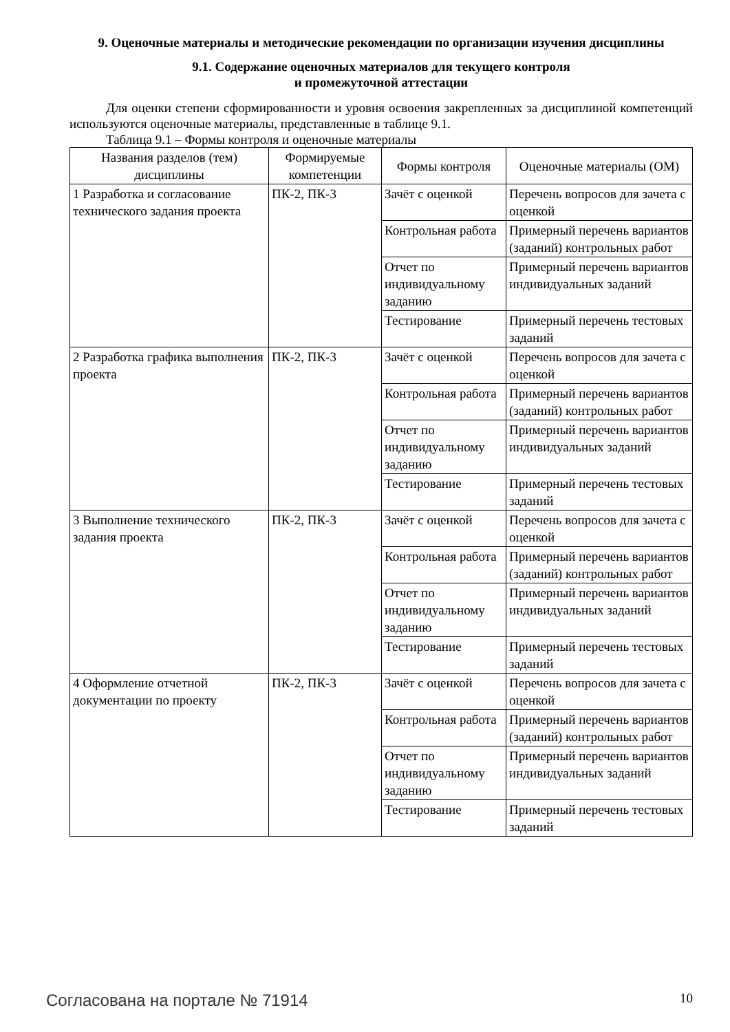9. Оценочные материалы и методические рекомендации по организации изучения дисциплины
9.1. Содержание оценочных материалов для текущего контроля
и промежуточной аттестации
Для оценки степени сформированности и уровня освоения закрепленных за дисциплиной компетенций используются оценочные материалы, представленные в таблице 9.1.
Таблица 9.1 – Формы контроля и оценочные материалы
| Названия разделов (тем) дисциплины | Формируемые компетенции | Формы контроля | Оценочные материалы (ОМ) |
| --- | --- | --- | --- |
| 1 Разработка и согласование технического задания проекта | ПК-2, ПК-3 | Зачёт с оценкой | Перечень вопросов для зачета с оценкой |
| | | Контрольная работа | Примерный перечень вариантов (заданий) контрольных работ |
| | | Отчет по индивидуальному заданию | Примерный перечень вариантов индивидуальных заданий |
| | | Тестирование | Примерный перечень тестовых заданий |
| 2 Разработка графика выполнения проекта | ПК-2, ПК-3 | Зачёт с оценкой | Перечень вопросов для зачета с оценкой |
| | | Контрольная работа | Примерный перечень вариантов (заданий) контрольных работ |
| | | Отчет по индивидуальному заданию | Примерный перечень вариантов индивидуальных заданий |
| | | Тестирование | Примерный перечень тестовых заданий |
| 3 Выполнение технического задания проекта | ПК-2, ПК-3 | Зачёт с оценкой | Перечень вопросов для зачета с оценкой |
| | | Контрольная работа | Примерный перечень вариантов (заданий) контрольных работ |
| | | Отчет по индивидуальному заданию | Примерный перечень вариантов индивидуальных заданий |
| | | Тестирование | Примерный перечень тестовых заданий |
| 4 Оформление отчетной документации по проекту | ПК-2, ПК-3 | Зачёт с оценкой | Перечень вопросов для зачета с оценкой |
| | | Контрольная работа | Примерный перечень вариантов (заданий) контрольных работ |
| | | Отчет по индивидуальному заданию | Примерный перечень вариантов индивидуальных заданий |
| | | Тестирование | Примерный перечень тестовых заданий |
Согласована на портале № 71914 10